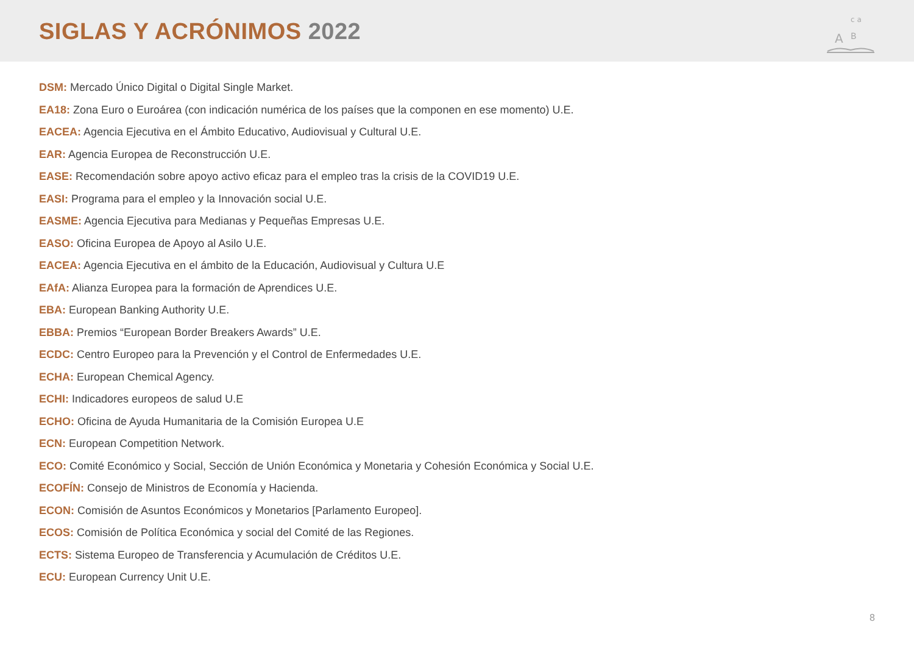SIGLAS Y ACRÓNIMOS 2022
A
B
c a
DSM: Mercado Único Digital o Digital Single Market.
EA18: Zona Euro o Euroárea (con indicación numérica de los países que la componen en ese momento) U.E.
EACEA: Agencia Ejecutiva en el Ámbito Educativo, Audiovisual y Cultural U.E.
EAR: Agencia Europea de Reconstrucción U.E.
EASE: Recomendación sobre apoyo activo eficaz para el empleo tras la crisis de la COVID19 U.E.
EASI: Programa para el empleo y la Innovación social U.E.
EASME: Agencia Ejecutiva para Medianas y Pequeñas Empresas U.E.
EASO: Oficina Europea de Apoyo al Asilo U.E.
EACEA: Agencia Ejecutiva en el ámbito de la Educación, Audiovisual y Cultura U.E
EAfA: Alianza Europea para la formación de Aprendices U.E.
EBA: European Banking Authority U.E.
EBBA: Premios “European Border Breakers Awards” U.E.
ECDC: Centro Europeo para la Prevención y el Control de Enfermedades U.E.
ECHA: European Chemical Agency.
ECHI: Indicadores europeos de salud U.E
ECHO: Oficina de Ayuda Humanitaria de la Comisión Europea U.E
ECN: European Competition Network.
ECO: Comité Económico y Social, Sección de Unión Económica y Monetaria y Cohesión Económica y Social U.E.
ECOFÍN: Consejo de Ministros de Economía y Hacienda.
ECON: Comisión de Asuntos Económicos y Monetarios [Parlamento Europeo].
ECOS: Comisión de Política Económica y social del Comité de las Regiones.
ECTS: Sistema Europeo de Transferencia y Acumulación de Créditos U.E.
ECU: European Currency Unit U.E.
8